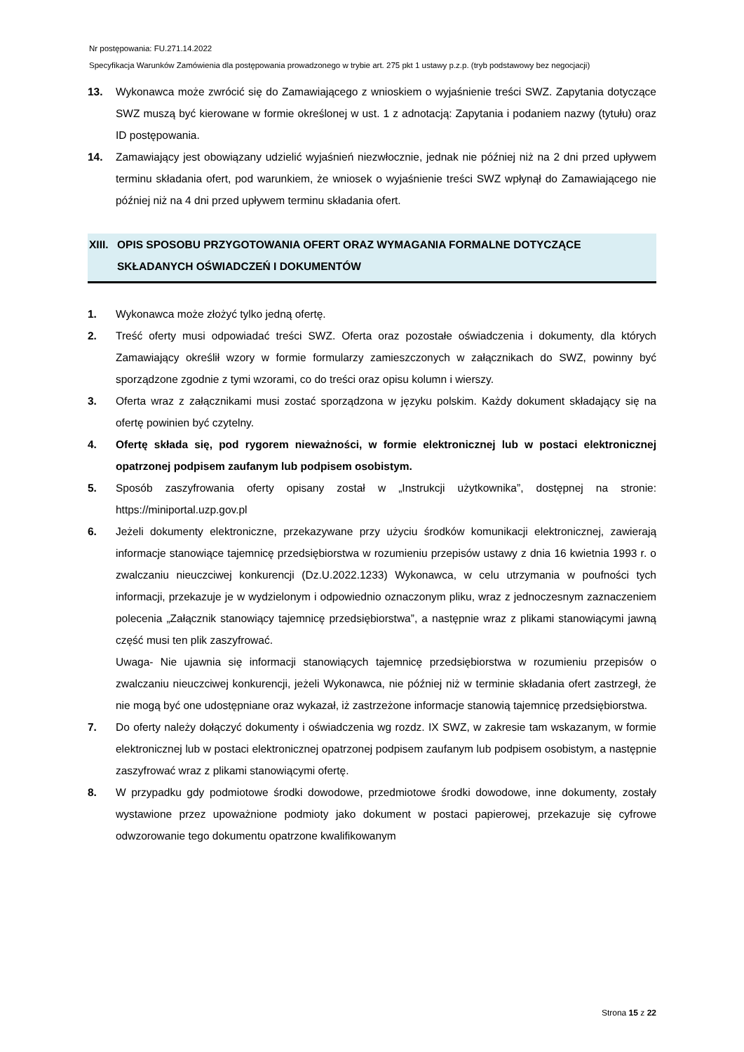Nr postępowania: FU.271.14.2022
Specyfikacja Warunków Zamówienia dla postępowania prowadzonego w trybie art. 275 pkt 1 ustawy p.z.p. (tryb podstawowy bez negocjacji)
13. Wykonawca może zwrócić się do Zamawiającego z wnioskiem o wyjaśnienie treści SWZ. Zapytania dotyczące SWZ muszą być kierowane w formie określonej w ust. 1 z adnotacją: Zapytania i podaniem nazwy (tytułu) oraz ID postępowania.
14. Zamawiający jest obowiązany udzielić wyjaśnień niezwłocznie, jednak nie później niż na 2 dni przed upływem terminu składania ofert, pod warunkiem, że wniosek o wyjaśnienie treści SWZ wpłynął do Zamawiającego nie później niż na 4 dni przed upływem terminu składania ofert.
XIII.
OPIS SPOSOBU PRZYGOTOWANIA OFERT ORAZ WYMAGANIA FORMALNE DOTYCZĄCE SKŁADANYCH OŚWIADCZEŃ I DOKUMENTÓW
1. Wykonawca może złożyć tylko jedną ofertę.
2. Treść oferty musi odpowiadać treści SWZ. Oferta oraz pozostałe oświadczenia i dokumenty, dla których Zamawiający określił wzory w formie formularzy zamieszczonych w załącznikach do SWZ, powinny być sporządzone zgodnie z tymi wzorami, co do treści oraz opisu kolumn i wierszy.
3. Oferta wraz z załącznikami musi zostać sporządzona w języku polskim. Każdy dokument składający się na ofertę powinien być czytelny.
4. Ofertę składa się, pod rygorem nieważności, w formie elektronicznej lub w postaci elektronicznej opatrzonej podpisem zaufanym lub podpisem osobistym.
5. Sposób zaszyfrowania oferty opisany został w „Instrukcji użytkownika”, dostępnej na stronie: https://miniportal.uzp.gov.pl
6. Jeżeli dokumenty elektroniczne, przekazywane przy użyciu środków komunikacji elektronicznej, zawierają informacje stanowiące tajemnicę przedsiębiorstwa w rozumieniu przepisów ustawy z dnia 16 kwietnia 1993 r. o zwalczaniu nieuczciwej konkurencji (Dz.U.2022.1233) Wykonawca, w celu utrzymania w poufności tych informacji, przekazuje je w wydzielonym i odpowiednio oznaczonym pliku, wraz z jednoczesnym zaznaczeniem polecenia „Załącznik stanowiący tajemnicę przedsiębiorstwa”, a następnie wraz z plikami stanowiącymi jawną część musi ten plik zaszyfrować.
Uwaga- Nie ujawnia się informacji stanowiących tajemnicę przedsiębiorstwa w rozumieniu przepisów o zwalczaniu nieuczciwej konkurencji, jeżeli Wykonawca, nie później niż w terminie składania ofert zastrzegł, że nie mogą być one udostępniane oraz wykazał, iż zastrzeżone informacje stanowią tajemnicę przedsiębiorstwa.
7. Do oferty należy dołączyć dokumenty i oświadczenia wg rozdz. IX SWZ, w zakresie tam wskazanym, w formie elektronicznej lub w postaci elektronicznej opatrzonej podpisem zaufanym lub podpisem osobistym, a następnie zaszyfrować wraz z plikami stanowiącymi ofertę.
8. W przypadku gdy podmiotowe środki dowodowe, przedmiotowe środki dowodowe, inne dokumenty, zostały wystawione przez upoważnione podmioty jako dokument w postaci papierowej, przekazuje się cyfrowe odwzorowanie tego dokumentu opatrzone kwalifikowanym
Strona 15 z 22